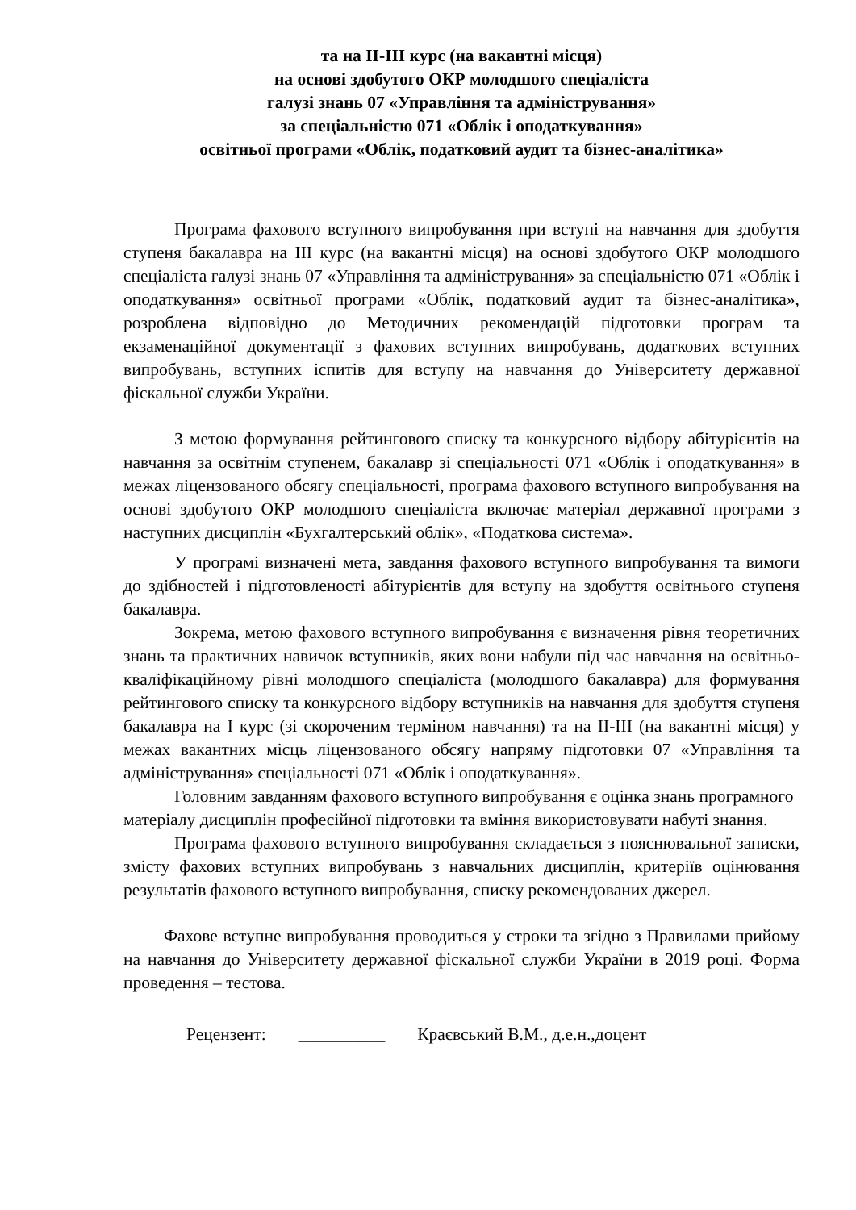та на ІІ-ІІІ курс (на вакантні місця)
на основі здобутого ОКР молодшого спеціаліста
галузі знань 07 «Управління та адміністрування»
за спеціальністю 071 «Облік і оподаткування»
освітньої програми «Облік, податковий аудит та бізнес-аналітика»
Програма фахового вступного випробування при вступі на навчання для здобуття ступеня бакалавра на ІІІ курс (на вакантні місця) на основі здобутого ОКР молодшого спеціаліста галузі знань 07 «Управління та адміністрування» за спеціальністю 071 «Облік і оподаткування» освітньої програми «Облік, податковий аудит та бізнес-аналітика», розроблена відповідно до Методичних рекомендацій підготовки програм та екзаменаційної документації з фахових вступних випробувань, додаткових вступних випробувань, вступних іспитів для вступу на навчання до Університету державної фіскальної служби України.
З метою формування рейтингового списку та конкурсного відбору абітурієнтів на навчання за освітнім ступенем, бакалавр зі спеціальності 071 «Облік і оподаткування» в межах ліцензованого обсягу спеціальності, програма фахового вступного випробування на основі здобутого ОКР молодшого спеціаліста включає матеріал державної програми з наступних дисциплін «Бухгалтерський облік», «Податкова система».
У програмі визначені мета, завдання фахового вступного випробування та вимоги до здібностей і підготовленості абітурієнтів для вступу на здобуття освітнього ступеня бакалавра.
Зокрема, метою фахового вступного випробування є визначення рівня теоретичних знань та практичних навичок вступників, яких вони набули під час навчання на освітньо-кваліфікаційному рівні молодшого спеціаліста (молодшого бакалавра) для формування рейтингового списку та конкурсного відбору вступників на навчання для здобуття ступеня бакалавра на І курс (зі скороченим терміном навчання) та на ІІ-ІІІ (на вакантні місця) у межах вакантних місць ліцензованого обсягу напряму підготовки 07 «Управління та адміністрування» спеціальності 071 «Облік і оподаткування».
Головним завданням фахового вступного випробування є оцінка знань програмного матеріалу дисциплін професійної підготовки та вміння використовувати набуті знання.
Програма фахового вступного випробування складається з пояснювальної записки, змісту фахових вступних випробувань з навчальних дисциплін, критеріїв оцінювання результатів фахового вступного випробування, списку рекомендованих джерел.
Фахове вступне випробування проводиться у строки та згідно з Правилами прийому на навчання до Університету державної фіскальної служби України в 2019 році. Форма проведення – тестова.
Рецензент: __________ Краєвський В.М., д.е.н.,доцент